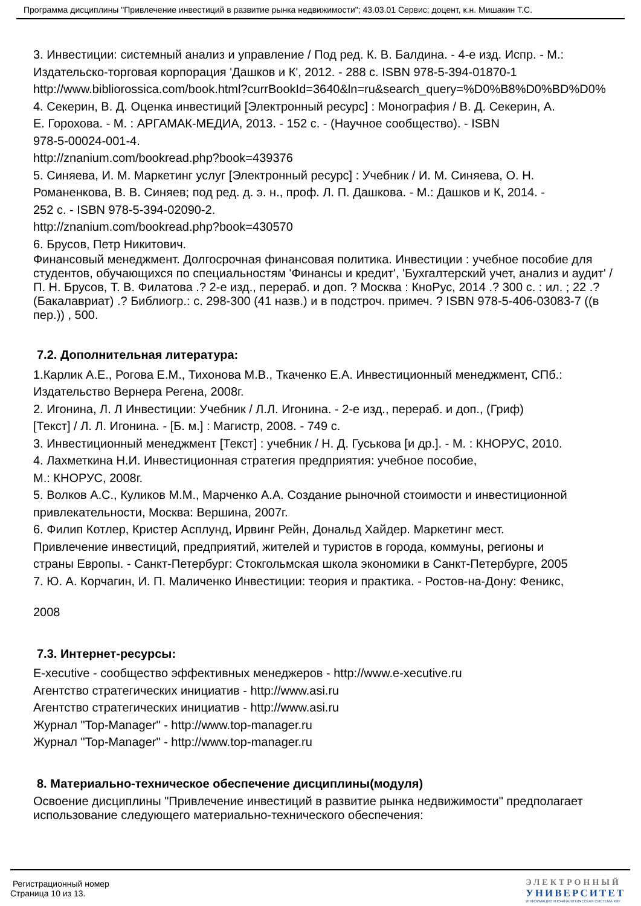Программа дисциплины "Привлечение инвестиций в развитие рынка недвижимости"; 43.03.01 Сервис; доцент, к.н. Мишакин Т.С.
3. Инвестиции: системный анализ и управление / Под ред. К. В. Балдина. - 4-е изд. Испр. - М.:
Издательско-торговая корпорация 'Дашков и К', 2012. - 288 с. ISBN 978-5-394-01870-1
http://www.bibliorossica.com/book.html?currBookId=3640&ln=ru&search_query=%D0%B8%D0%BD%D0%
4. Секерин, В. Д. Оценка инвестиций [Электронный ресурс] : Монография / В. Д. Секерин, А.
Е. Горохова. - М. : АРГАМАК-МЕДИА, 2013. - 152 с. - (Научное сообщество). - ISBN
978-5-00024-001-4.
http://znanium.com/bookread.php?book=439376
5. Синяева, И. М. Маркетинг услуг [Электронный ресурс] : Учебник / И. М. Синяева, О. Н.
Романенкова, В. В. Синяев; под ред. д. э. н., проф. Л. П. Дашкова. - М.: Дашков и К, 2014. -
252 с. - ISBN 978-5-394-02090-2.
http://znanium.com/bookread.php?book=430570
6. Брусов, Петр Никитович.
Финансовый менеджмент. Долгосрочная финансовая политика. Инвестиции : учебное пособие для студентов, обучающихся по специальностям 'Финансы и кредит', 'Бухгалтерский учет, анализ и аудит' / П. Н. Брусов, Т. В. Филатова .? 2-е изд., перераб. и доп. ? Москва : КноРус, 2014 .? 300 с. : ил. ; 22 .? (Бакалавриат) .? Библиогр.: с. 298-300 (41 назв.) и в подстроч. примеч. ? ISBN 978-5-406-03083-7 ((в пер.)) , 500.
7.2. Дополнительная литература:
1.Карлик А.Е., Рогова Е.М., Тихонова М.В., Ткаченко Е.А. Инвестиционный менеджмент, СПб.:
Издательство Вернера Регена, 2008г.
2. Игонина, Л. Л Инвестиции: Учебник / Л.Л. Игонина. - 2-е изд., перераб. и доп., (Гриф)
[Текст] / Л. Л. Игонина. - [Б. м.] : Магистр, 2008. - 749 с.
3. Инвестиционный менеджмент [Текст] : учебник / Н. Д. Гуськова [и др.]. - М. : КНОРУС, 2010.
4. Лахметкина Н.И. Инвестиционная стратегия предприятия: учебное пособие,
М.: КНОРУС, 2008г.
5. Волков А.С., Куликов М.М., Марченко А.А. Создание рыночной стоимости и инвестиционной
привлекательности, Москва: Вершина, 2007г.
6. Филип Котлер, Кристер Асплунд, Ирвинг Рейн, Дональд Хайдер. Маркетинг мест.
Привлечение инвестиций, предприятий, жителей и туристов в города, коммуны, регионы и
страны Европы. - Санкт-Петербург: Стокгольмская школа экономики в Санкт-Петербурге, 2005
7. Ю. А. Корчагин, И. П. Маличенко Инвестиции: теория и практика. - Ростов-на-Дону: Феникс,
2008
7.3. Интернет-ресурсы:
E-xecutive - сообщество эффективных менеджеров - http://www.e-xecutive.ru
Агентство стратегических инициатив - http://www.asi.ru
Агентство стратегических инициатив - http://www.asi.ru
Журнал "Top-Manager" - http://www.top-manager.ru
Журнал "Top-Manager" - http://www.top-manager.ru
8. Материально-техническое обеспечение дисциплины(модуля)
Освоение дисциплины "Привлечение инвестиций в развитие рынка недвижимости" предполагает использование следующего материально-технического обеспечения:
Регистрационный номер
Страница 10 из 13.
ЭЛЕКТРОННЫЙ
УНИВЕРСИТЕТ
ИНФОРМАЦИОННО-АНАЛИТИЧЕСКАЯ СИСТЕМА КФУ